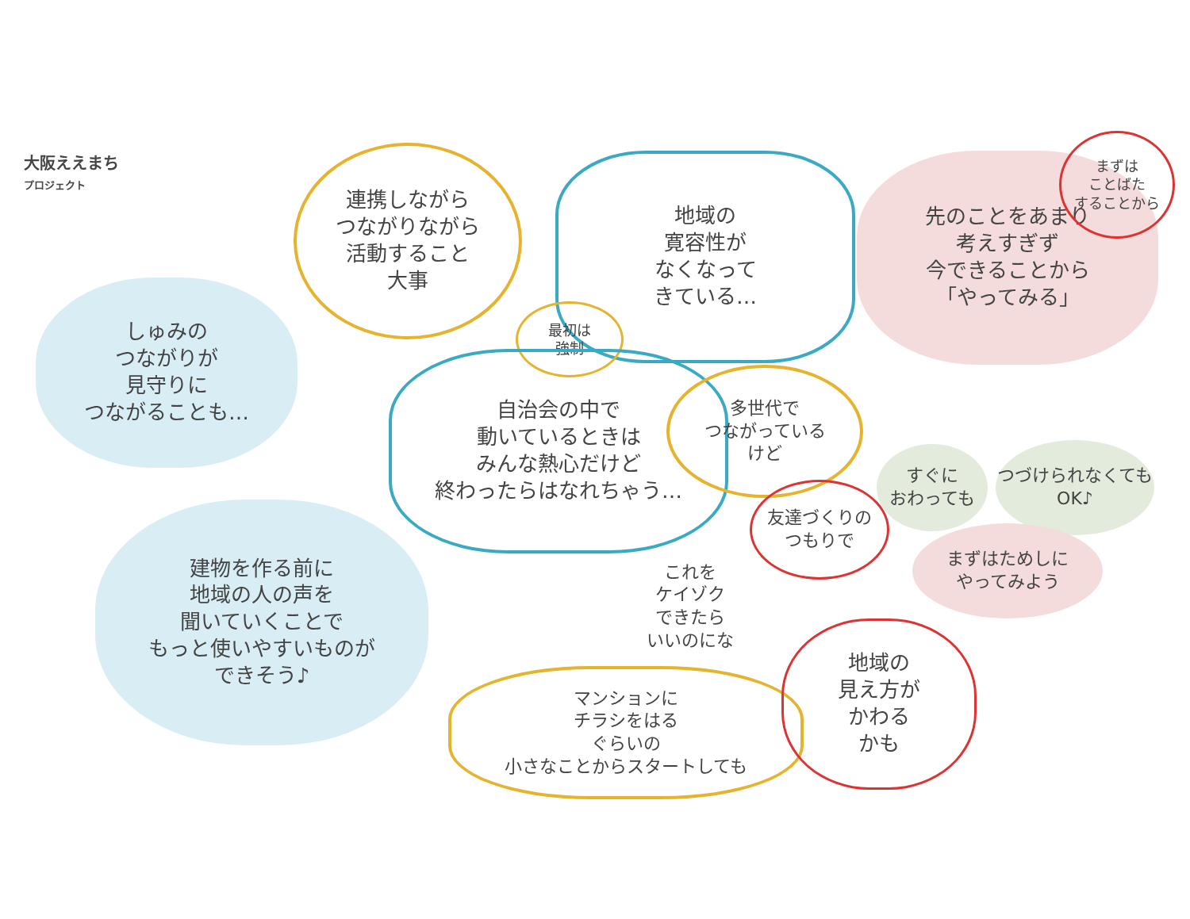大阪ええまち
プロジェクト
連携しながら
つながりながら
活動すること
大事
地域の
寛容性が
なくなって
きている…
先のことをあまり
考えすぎず
今できることから
「やってみる」
まずは
ことばた
することから
しゅみの
つながりが
見守りに
つながることも…
最初は
強制
自治会の中で
動いているときは
みんな熱心だけど
終わったらはなれちゃう…
多世代で
つながっている
けど
すぐに
おわっても
つづけられなくても
OK♪
友達づくりの
つもりで
まずはためしに
やってみよう
建物を作る前に
地域の人の声を
聞いていくことで
もっと使いやすいものが
できそう♪
これを
ケイゾク
できたら
いいのにな
マンションに
チラシをはる
ぐらいの
小さなことからスタートしても
地域の
見え方が
かわる
かも